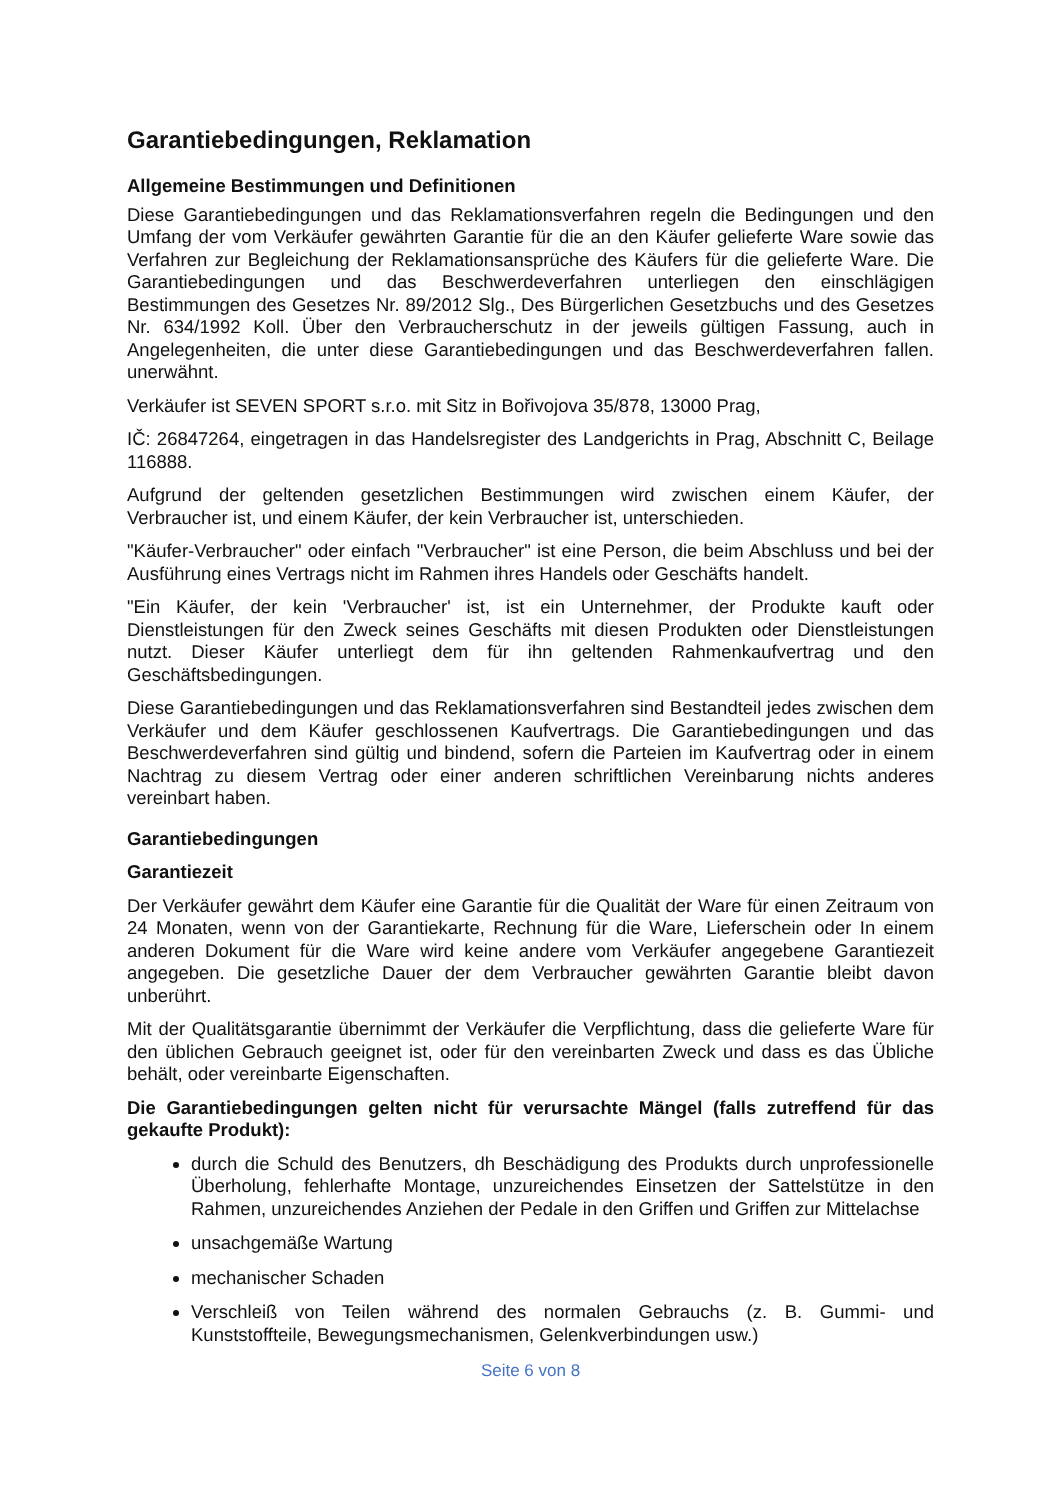Garantiebedingungen, Reklamation
Allgemeine Bestimmungen und Definitionen
Diese Garantiebedingungen und das Reklamationsverfahren regeln die Bedingungen und den Umfang der vom Verkäufer gewährten Garantie für die an den Käufer gelieferte Ware sowie das Verfahren zur Begleichung der Reklamationsansprüche des Käufers für die gelieferte Ware. Die Garantiebedingungen und das Beschwerdeverfahren unterliegen den einschlägigen Bestimmungen des Gesetzes Nr. 89/2012 Slg., Des Bürgerlichen Gesetzbuchs und des Gesetzes Nr. 634/1992 Koll. Über den Verbraucherschutz in der jeweils gültigen Fassung, auch in Angelegenheiten, die unter diese Garantiebedingungen und das Beschwerdeverfahren fallen. unerwähnt.
Verkäufer ist SEVEN SPORT s.r.o. mit Sitz in Bořivojova 35/878, 13000 Prag,
IČ: 26847264, eingetragen in das Handelsregister des Landgerichts in Prag, Abschnitt C, Beilage 116888.
Aufgrund der geltenden gesetzlichen Bestimmungen wird zwischen einem Käufer, der Verbraucher ist, und einem Käufer, der kein Verbraucher ist, unterschieden.
"Käufer-Verbraucher" oder einfach "Verbraucher" ist eine Person, die beim Abschluss und bei der Ausführung eines Vertrags nicht im Rahmen ihres Handels oder Geschäfts handelt.
"Ein Käufer, der kein 'Verbraucher' ist, ist ein Unternehmer, der Produkte kauft oder Dienstleistungen für den Zweck seines Geschäfts mit diesen Produkten oder Dienstleistungen nutzt. Dieser Käufer unterliegt dem für ihn geltenden Rahmenkaufvertrag und den Geschäftsbedingungen.
Diese Garantiebedingungen und das Reklamationsverfahren sind Bestandteil jedes zwischen dem Verkäufer und dem Käufer geschlossenen Kaufvertrags. Die Garantiebedingungen und das Beschwerdeverfahren sind gültig und bindend, sofern die Parteien im Kaufvertrag oder in einem Nachtrag zu diesem Vertrag oder einer anderen schriftlichen Vereinbarung nichts anderes vereinbart haben.
Garantiebedingungen
Garantiezeit
Der Verkäufer gewährt dem Käufer eine Garantie für die Qualität der Ware für einen Zeitraum von 24 Monaten, wenn von der Garantiekarte, Rechnung für die Ware, Lieferschein oder In einem anderen Dokument für die Ware wird keine andere vom Verkäufer angegebene Garantiezeit angegeben. Die gesetzliche Dauer der dem Verbraucher gewährten Garantie bleibt davon unberührt.
Mit der Qualitätsgarantie übernimmt der Verkäufer die Verpflichtung, dass die gelieferte Ware für den üblichen Gebrauch geeignet ist, oder für den vereinbarten Zweck und dass es das Übliche behält, oder vereinbarte Eigenschaften.
Die Garantiebedingungen gelten nicht für verursachte Mängel (falls zutreffend für das gekaufte Produkt):
durch die Schuld des Benutzers, dh Beschädigung des Produkts durch unprofessionelle Überholung, fehlerhafte Montage, unzureichendes Einsetzen der Sattelstütze in den Rahmen, unzureichendes Anziehen der Pedale in den Griffen und Griffen zur Mittelachse
unsachgemäße Wartung
mechanischer Schaden
Verschleiß von Teilen während des normalen Gebrauchs (z. B. Gummi- und Kunststoffteile, Bewegungsmechanismen, Gelenkverbindungen usw.)
Seite 6 von 8